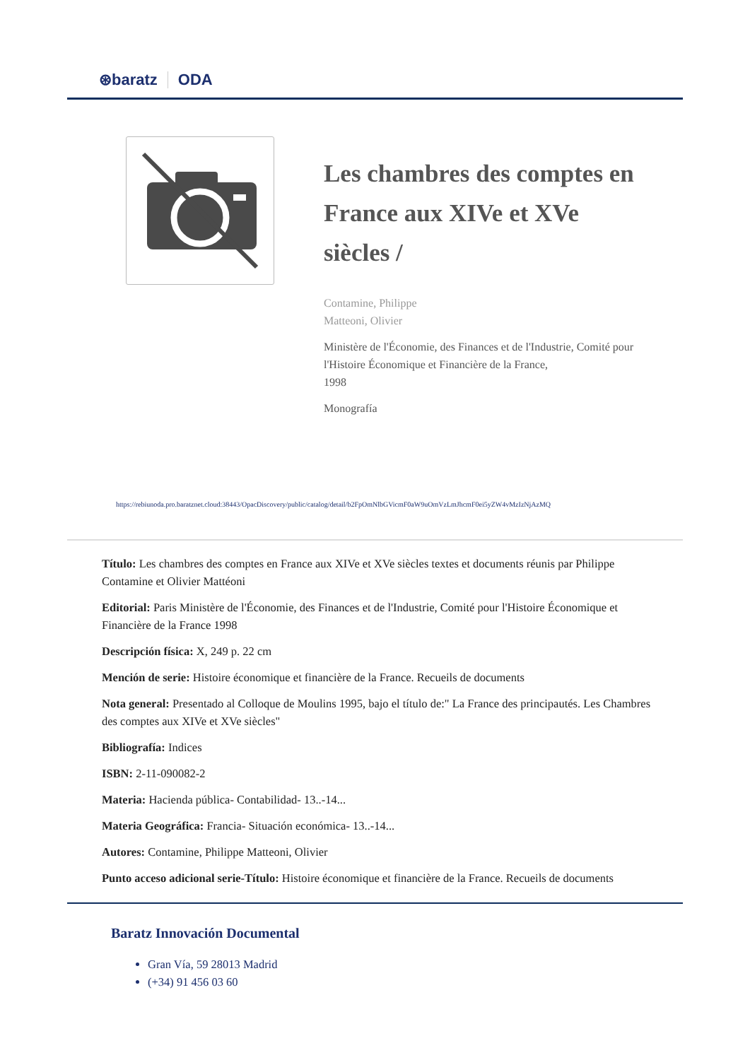⊛baratz ODA
Les chambres des comptes en France aux XIVe et XVe siècles /
Contamine, Philippe
Matteoni, Olivier
Ministère de l'Économie, des Finances et de l'Industrie, Comité pour l'Histoire Économique et Financière de la France,
1998
Monografía
https://rebiunoda.pro.baratznet.cloud:38443/OpacDiscovery/public/catalog/detail/b2FpOmNlbGVicmF0aW9uOmVzLmJhcmF0ei5yZW4vMzIzNjAzMQ
Título: Les chambres des comptes en France aux XIVe et XVe siècles textes et documents réunis par Philippe Contamine et Olivier Mattéoni
Editorial: Paris Ministère de l'Économie, des Finances et de l'Industrie, Comité pour l'Histoire Économique et Financière de la France 1998
Descripción física: X, 249 p. 22 cm
Mención de serie: Histoire économique et financière de la France. Recueils de documents
Nota general: Presentado al Colloque de Moulins 1995, bajo el título de:" La France des principautés. Les Chambres des comptes aux XIVe et XVe siècles"
Bibliografía: Indices
ISBN: 2-11-090082-2
Materia: Hacienda pública- Contabilidad- 13..-14...
Materia Geográfica: Francia- Situación económica- 13..-14...
Autores: Contamine, Philippe Matteoni, Olivier
Punto acceso adicional serie-Título: Histoire économique et financière de la France. Recueils de documents
Baratz Innovación Documental
Gran Vía, 59 28013 Madrid
(+34) 91 456 03 60